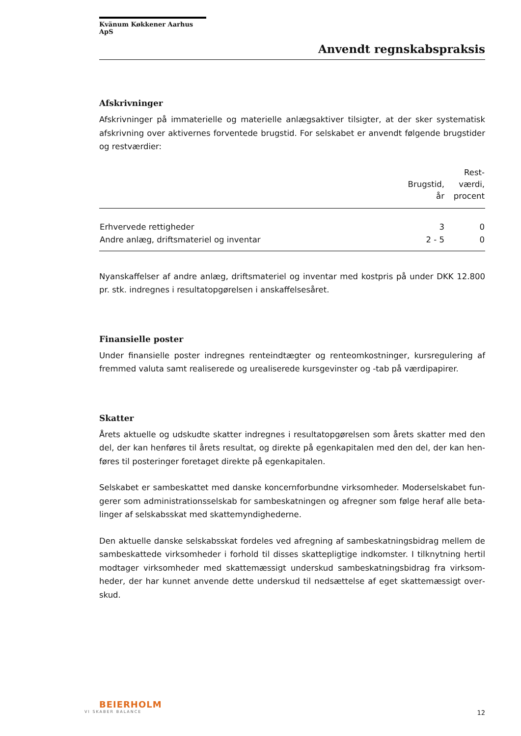Kvänum Køkkener Aarhus ApS
Anvendt regnskabspraksis
Afskrivninger
Afskrivninger på immaterielle og materielle anlægsaktiver tilsigter, at der sker systematisk afskrivning over aktivernes forventede brugstid. For selskabet er anvendt følgende brugs­tider og restværdier:
| | Brugstid, år | Rest- værdi, procent |
| --- | --- | --- |
| Erhvervede rettigheder | 3 | 0 |
| Andre anlæg, driftsmateriel og inventar | 2 - 5 | 0 |
Nyanskaffelser af andre anlæg, driftsmateriel og inventar med kostpris på under DKK 12.800 pr. stk. indregnes i resultatopgørelsen i anskaffelsesåret.
Finansielle poster
Under finansielle poster indregnes renteindtægter og renteomkostninger, kursregulering af fremmed valuta samt realiserede og urealiserede kursgevinster og -tab på værdipapirer.
Skatter
Årets aktuelle og udskudte skatter indregnes i resultatopgørelsen som årets skatter med den del, der kan henføres til årets resultat, og direkte på egenkapitalen med den del, der kan hen­føres til posteringer foretaget direkte på egenkapitalen.
Selskabet er sambeskattet med danske koncernforbundne virksomheder. Moderselskabet fun­gerer som administrationsselskab for sambeskatningen og afregner som følge heraf alle beta­linger af selskabsskat med skattemyndighederne.
Den aktuelle danske selskabsskat fordeles ved afregning af sambeskatningsbidrag mellem de sambeskattede virksomheder i forhold til disses skattepligtige indkomster. I tilknytning hertil modtager virksomheder med skattemæssigt underskud sambeskatningsbidrag fra virksom­heder, der har kunnet anvende dette underskud til nedsættelse af eget skattemæssigt over­skud.
BEIERHOLM
VI SKABER BALANCE
12